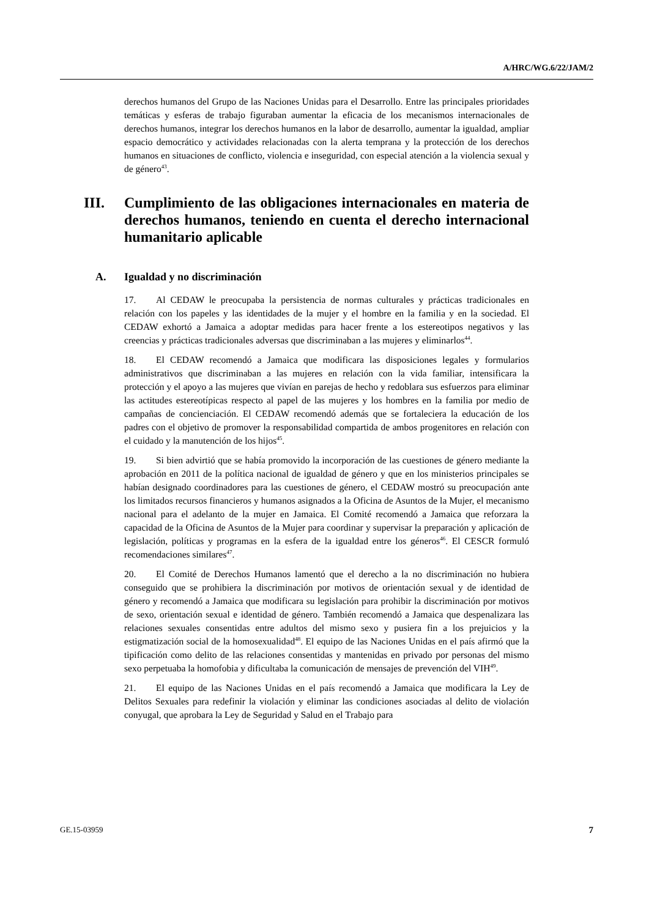A/HRC/WG.6/22/JAM/2
derechos humanos del Grupo de las Naciones Unidas para el Desarrollo. Entre las principales prioridades temáticas y esferas de trabajo figuraban aumentar la eficacia de los mecanismos internacionales de derechos humanos, integrar los derechos humanos en la labor de desarrollo, aumentar la igualdad, ampliar espacio democrático y actividades relacionadas con la alerta temprana y la protección de los derechos humanos en situaciones de conflicto, violencia e inseguridad, con especial atención a la violencia sexual y de género<sup>43</sup>.
III. Cumplimiento de las obligaciones internacionales en materia de derechos humanos, teniendo en cuenta el derecho internacional humanitario aplicable
A. Igualdad y no discriminación
17. Al CEDAW le preocupaba la persistencia de normas culturales y prácticas tradicionales en relación con los papeles y las identidades de la mujer y el hombre en la familia y en la sociedad. El CEDAW exhortó a Jamaica a adoptar medidas para hacer frente a los estereotipos negativos y las creencias y prácticas tradicionales adversas que discriminaban a las mujeres y eliminarlos<sup>44</sup>.
18. El CEDAW recomendó a Jamaica que modificara las disposiciones legales y formularios administrativos que discriminaban a las mujeres en relación con la vida familiar, intensificara la protección y el apoyo a las mujeres que vivían en parejas de hecho y redoblara sus esfuerzos para eliminar las actitudes estereotípicas respecto al papel de las mujeres y los hombres en la familia por medio de campañas de concienciación. El CEDAW recomendó además que se fortaleciera la educación de los padres con el objetivo de promover la responsabilidad compartida de ambos progenitores en relación con el cuidado y la manutención de los hijos<sup>45</sup>.
19. Si bien advirtió que se había promovido la incorporación de las cuestiones de género mediante la aprobación en 2011 de la política nacional de igualdad de género y que en los ministerios principales se habían designado coordinadores para las cuestiones de género, el CEDAW mostró su preocupación ante los limitados recursos financieros y humanos asignados a la Oficina de Asuntos de la Mujer, el mecanismo nacional para el adelanto de la mujer en Jamaica. El Comité recomendó a Jamaica que reforzara la capacidad de la Oficina de Asuntos de la Mujer para coordinar y supervisar la preparación y aplicación de legislación, políticas y programas en la esfera de la igualdad entre los géneros<sup>46</sup>. El CESCR formuló recomendaciones similares<sup>47</sup>.
20. El Comité de Derechos Humanos lamentó que el derecho a la no discriminación no hubiera conseguido que se prohibiera la discriminación por motivos de orientación sexual y de identidad de género y recomendó a Jamaica que modificara su legislación para prohibir la discriminación por motivos de sexo, orientación sexual e identidad de género. También recomendó a Jamaica que despenalizara las relaciones sexuales consentidas entre adultos del mismo sexo y pusiera fin a los prejuicios y la estigmatización social de la homosexualidad<sup>48</sup>. El equipo de las Naciones Unidas en el país afirmó que la tipificación como delito de las relaciones consentidas y mantenidas en privado por personas del mismo sexo perpetuaba la homofobia y dificultaba la comunicación de mensajes de prevención del VIH<sup>49</sup>.
21. El equipo de las Naciones Unidas en el país recomendó a Jamaica que modificara la Ley de Delitos Sexuales para redefinir la violación y eliminar las condiciones asociadas al delito de violación conyugal, que aprobara la Ley de Seguridad y Salud en el Trabajo para
GE.15-03959 7